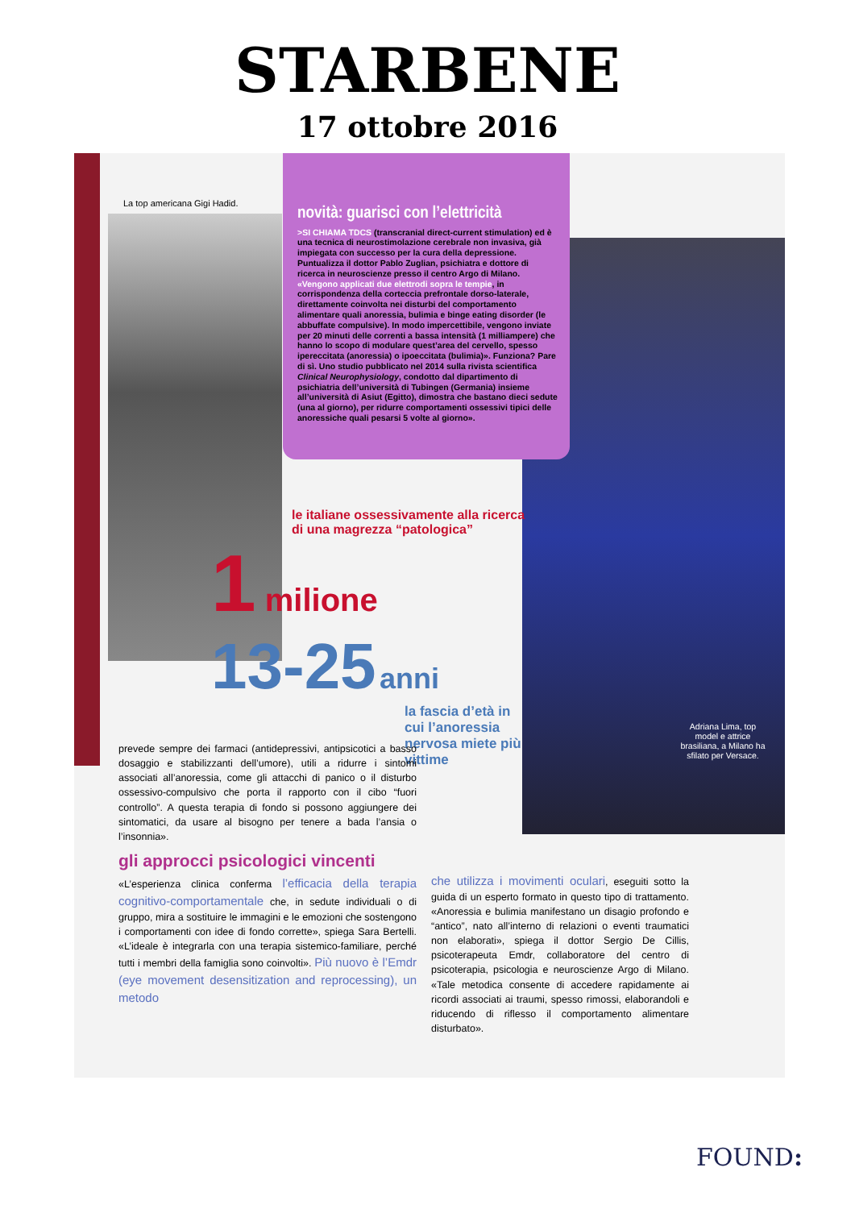STARBENE
17 ottobre 2016
La top americana Gigi Hadid.
novità: guarisci con l’elettricità
>SI CHIAMA TDCS (transcranial direct-current stimulation) ed è una tecnica di neurostimolazione cerebrale non invasiva, già impiegata con successo per la cura della depressione. Puntualizza il dottor Pablo Zuglian, psichiatra e dottore di ricerca in neuroscienze presso il centro Argo di Milano. «Vengono applicati due elettrodi sopra le tempie, in corrispondenza della corteccia prefrontale dorso-laterale, direttamente coinvolta nei disturbi del comportamento alimentare quali anoressia, bulimia e binge eating disorder (le abbuffate compulsive). In modo impercettibile, vengono inviate per 20 minuti delle correnti a bassa intensità (1 milliampere) che hanno lo scopo di modulare quest’area del cervello, spesso ipereccitata (anoressia) o ipoeccitata (bulimia)». Funziona? Pare di sì. Uno studio pubblicato nel 2014 sulla rivista scientifica Clinical Neurophysiology, condotto dal dipartimento di psichiatria dell’università di Tubingen (Germania) insieme all’università di Asiut (Egitto), dimostra che bastano dieci sedute (una al giorno), per ridurre comportamenti ossessivi tipici delle anoressiche quali pesarsi 5 volte al giorno».
le italiane ossessivamente alla ricerca di una magrezza “patologica”
1 milione
13-25 anni
la fascia d’età in cui l’anoressia nervosa miete più vittime
Adriana Lima, top model e attrice brasiliana, a Milano ha sfilato per Versace.
prevede sempre dei farmaci (antidepressivi, antipsicotici a basso dosaggio e stabilizzanti dell’umore), utili a ridurre i sintomi associati all’anoressia, come gli attacchi di panico o il disturbo ossessivo-compulsivo che porta il rapporto con il cibo “fuori controllo”. A questa terapia di fondo si possono aggiungere dei sintomatici, da usare al bisogno per tenere a bada l’ansia o l’insonnia».
gli approcci psicologici vincenti
«L’esperienza clinica conferma l’efficacia della terapia cognitivo-comportamentale che, in sedute individuali o di gruppo, mira a sostituire le immagini e le emozioni che sostengono i comportamenti con idee di fondo corrette», spiega Sara Bertelli. «L’ideale è integrarla con una terapia sistemico-familiare, perché tutti i membri della famiglia sono coinvolti». Più nuovo è l’Emdr (eye movement desensitization and reprocessing), un metodo
che utilizza i movimenti oculari, eseguiti sotto la guida di un esperto formato in questo tipo di trattamento. «Anoressia e bulimia manifestano un disagio profondo e “antico”, nato all’interno di relazioni o eventi traumatici non elaborati», spiega il dottor Sergio De Cillis, psicoterapeuta Emdr, collaboratore del centro di psicoterapia, psicologia e neuroscienze Argo di Milano. «Tale metodica consente di accedere rapidamente ai ricordi associati ai traumi, spesso rimossi, elaborandoli e riducendo di riflesso il comportamento alimentare disturbato».
FOUND: